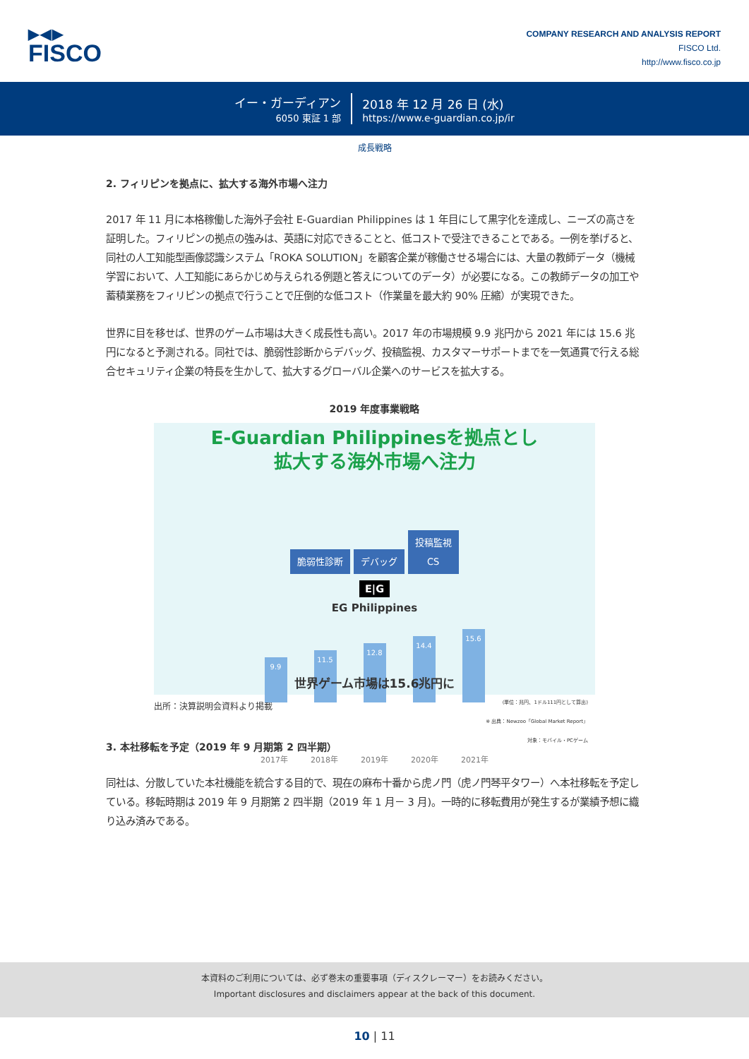▶◀▶
FISCO
COMPANY RESEARCH AND ANALYSIS REPORT
FISCO Ltd.
http://www.fisco.co.jp
イー・ガーディアン
6050 東証 1 部
2018 年 12 月 26 日 (水)
https://www.e-guardian.co.jp/ir
成長戦略
2. フィリピンを拠点に、拡大する海外市場へ注力
2017 年 11 月に本格稼働した海外子会社 E-Guardian Philippines は 1 年目にして黒字化を達成し、ニーズの高さを証明した。フィリピンの拠点の強みは、英語に対応できることと、低コストで受注できることである。一例を挙げると、同社の人工知能型画像認識システム「ROKA SOLUTION」を顧客企業が稼働させる場合には、大量の教師データ（機械学習において、人工知能にあらかじめ与えられる例題と答えについてのデータ）が必要になる。この教師データの加工や蓄積業務をフィリピンの拠点で行うことで圧倒的な低コスト（作業量を最大約 90% 圧縮）が実現できた。
世界に目を移せば、世界のゲーム市場は大きく成長性も高い。2017 年の市場規模 9.9 兆円から 2021 年には 15.6 兆円になると予測される。同社では、脆弱性診断からデバッグ、投稿監視、カスタマーサポートまでを一気通貫で行える総合セキュリティ企業の特長を生かして、拡大するグローバル企業へのサービスを拡大する。
2019 年度事業戦略
E-Guardian Philippinesを拠点とし
拡大する海外市場へ注力
脆弱性診断 デバッグ 投稿監視
CS
E|G
EG Philippines
9.9
11.5
12.8
14.4
15.6
世界ゲーム市場は15.6兆円に
(単位：兆円、1ドル111円として算出)
※ 出典：Newzoo「Global Market Report」
対象：モバイル・PCゲーム
2017年 2018年 2019年 2020年 2021年
出所：決算説明会資料より掲載
3. 本社移転を予定（2019 年 9 月期第 2 四半期）
同社は、分散していた本社機能を統合する目的で、現在の麻布十番から虎ノ門（虎ノ門琴平タワー）へ本社移転を予定している。移転時期は 2019 年 9 月期第 2 四半期（2019 年 1 月－ 3 月)。一時的に移転費用が発生するが業績予想に織り込み済みである。
本資料のご利用については、必ず巻末の重要事項（ディスクレーマー）をお読みください。
Important disclosures and disclaimers appear at the back of this document.
10 | 11